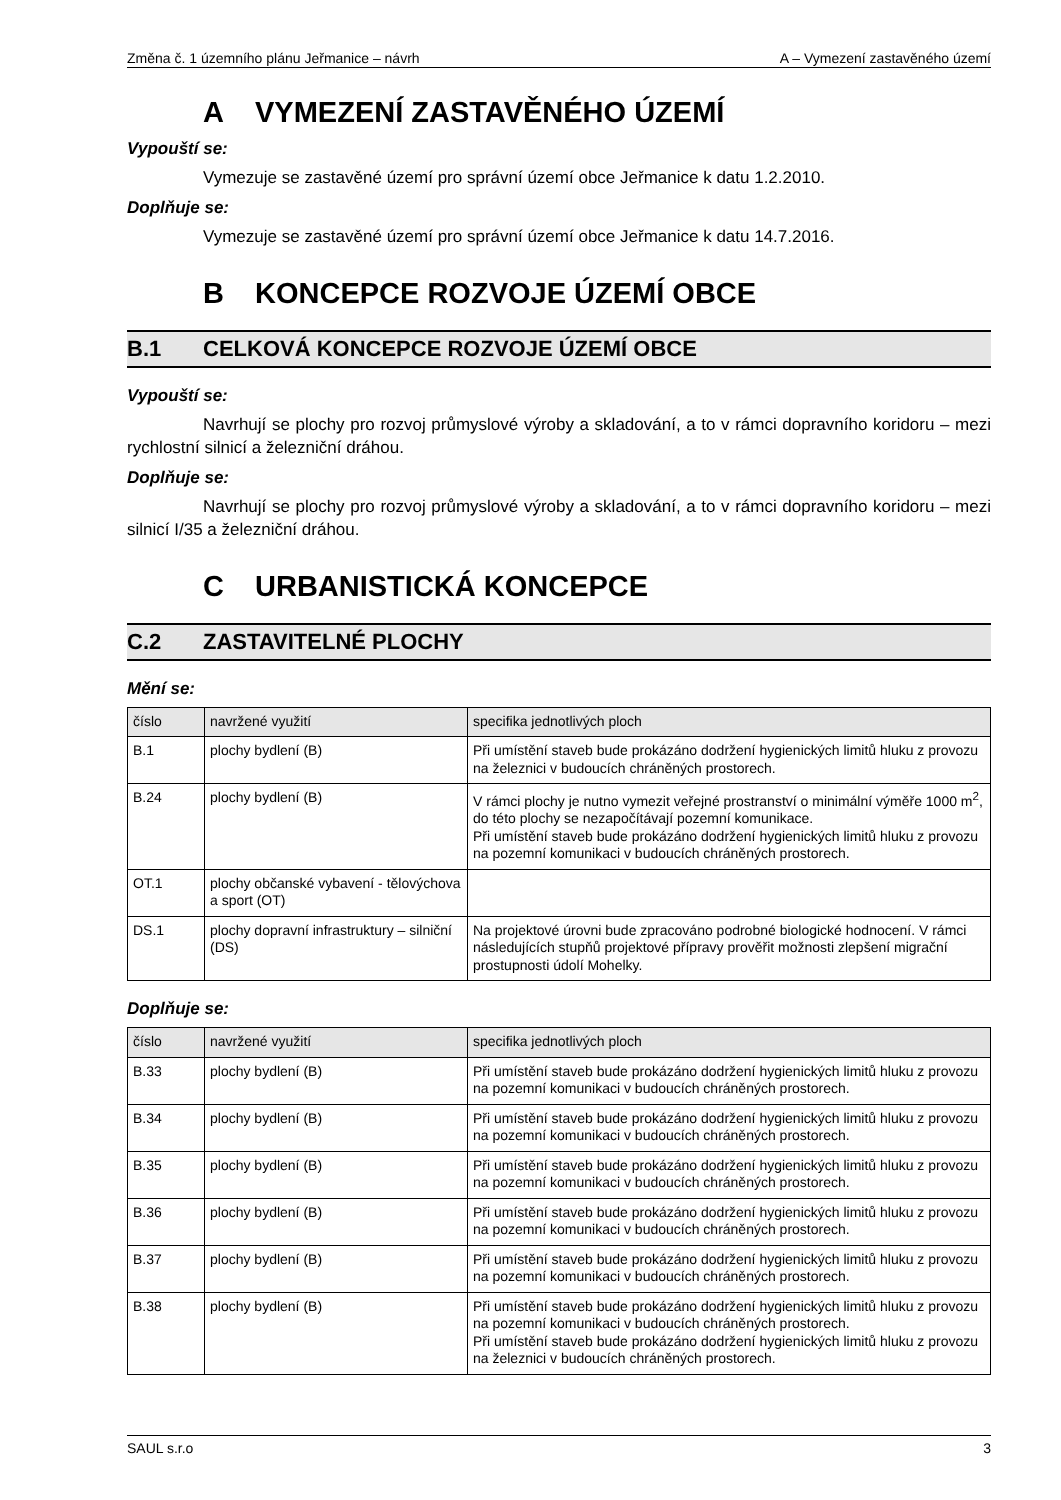Změna č. 1 územního plánu Jeřmanice – návrh A – Vymezení zastavěného území
A VYMEZENÍ ZASTAVĚNÉHO ÚZEMÍ
Vypouští se:
Vymezuje se zastavěné území pro správní území obce Jeřmanice k datu 1.2.2010.
Doplňuje se:
Vymezuje se zastavěné území pro správní území obce Jeřmanice k datu 14.7.2016.
B KONCEPCE ROZVOJE ÚZEMÍ OBCE
B.1 CELKOVÁ KONCEPCE ROZVOJE ÚZEMÍ OBCE
Vypouští se:
Navrhují se plochy pro rozvoj průmyslové výroby a skladování, a to v rámci dopravního koridoru – mezi rychlostní silnicí a železniční dráhou.
Doplňuje se:
Navrhují se plochy pro rozvoj průmyslové výroby a skladování, a to v rámci dopravního koridoru – mezi silnicí I/35 a železniční dráhou.
C URBANISTICKÁ KONCEPCE
C.2 ZASTAVITELNÉ PLOCHY
Mění se:
| číslo | navržené využití | specifika jednotlivých ploch |
| --- | --- | --- |
| B.1 | plochy bydlení (B) | Při umístění staveb bude prokázáno dodržení hygienických limitů hluku z provozu na železnici v budoucích chráněných prostorech. |
| B.24 | plochy bydlení (B) | V rámci plochy je nutno vymezit veřejné prostranství o minimální výměře 1000 m<sup>2</sup>, do této plochy se nezapočítávají pozemní komunikace. Při umístění staveb bude prokázáno dodržení hygienických limitů hluku z provozu na pozemní komunikaci v budoucích chráněných prostorech. |
| OT.1 | plochy občanské vybavení - tělovýchova a sport (OT) | |
| DS.1 | plochy dopravní infrastruktury – silniční (DS) | Na projektové úrovni bude zpracováno podrobné biologické hodnocení. V rámci následujících stupňů projektové přípravy prověřit možnosti zlepšení migrační prostupnosti údolí Mohelky. |
Doplňuje se:
| číslo | navržené využití | specifika jednotlivých ploch |
| --- | --- | --- |
| B.33 | plochy bydlení (B) | Při umístění staveb bude prokázáno dodržení hygienických limitů hluku z provozu na pozemní komunikaci v budoucích chráněných prostorech. |
| B.34 | plochy bydlení (B) | Při umístění staveb bude prokázáno dodržení hygienických limitů hluku z provozu na pozemní komunikaci v budoucích chráněných prostorech. |
| B.35 | plochy bydlení (B) | Při umístění staveb bude prokázáno dodržení hygienických limitů hluku z provozu na pozemní komunikaci v budoucích chráněných prostorech. |
| B.36 | plochy bydlení (B) | Při umístění staveb bude prokázáno dodržení hygienických limitů hluku z provozu na pozemní komunikaci v budoucích chráněných prostorech. |
| B.37 | plochy bydlení (B) | Při umístění staveb bude prokázáno dodržení hygienických limitů hluku z provozu na pozemní komunikaci v budoucích chráněných prostorech. |
| B.38 | plochy bydlení (B) | Při umístění staveb bude prokázáno dodržení hygienických limitů hluku z provozu na pozemní komunikaci v budoucích chráněných prostorech. Při umístění staveb bude prokázáno dodržení hygienických limitů hluku z provozu na železnici v budoucích chráněných prostorech. |
SAUL s.r.o 3